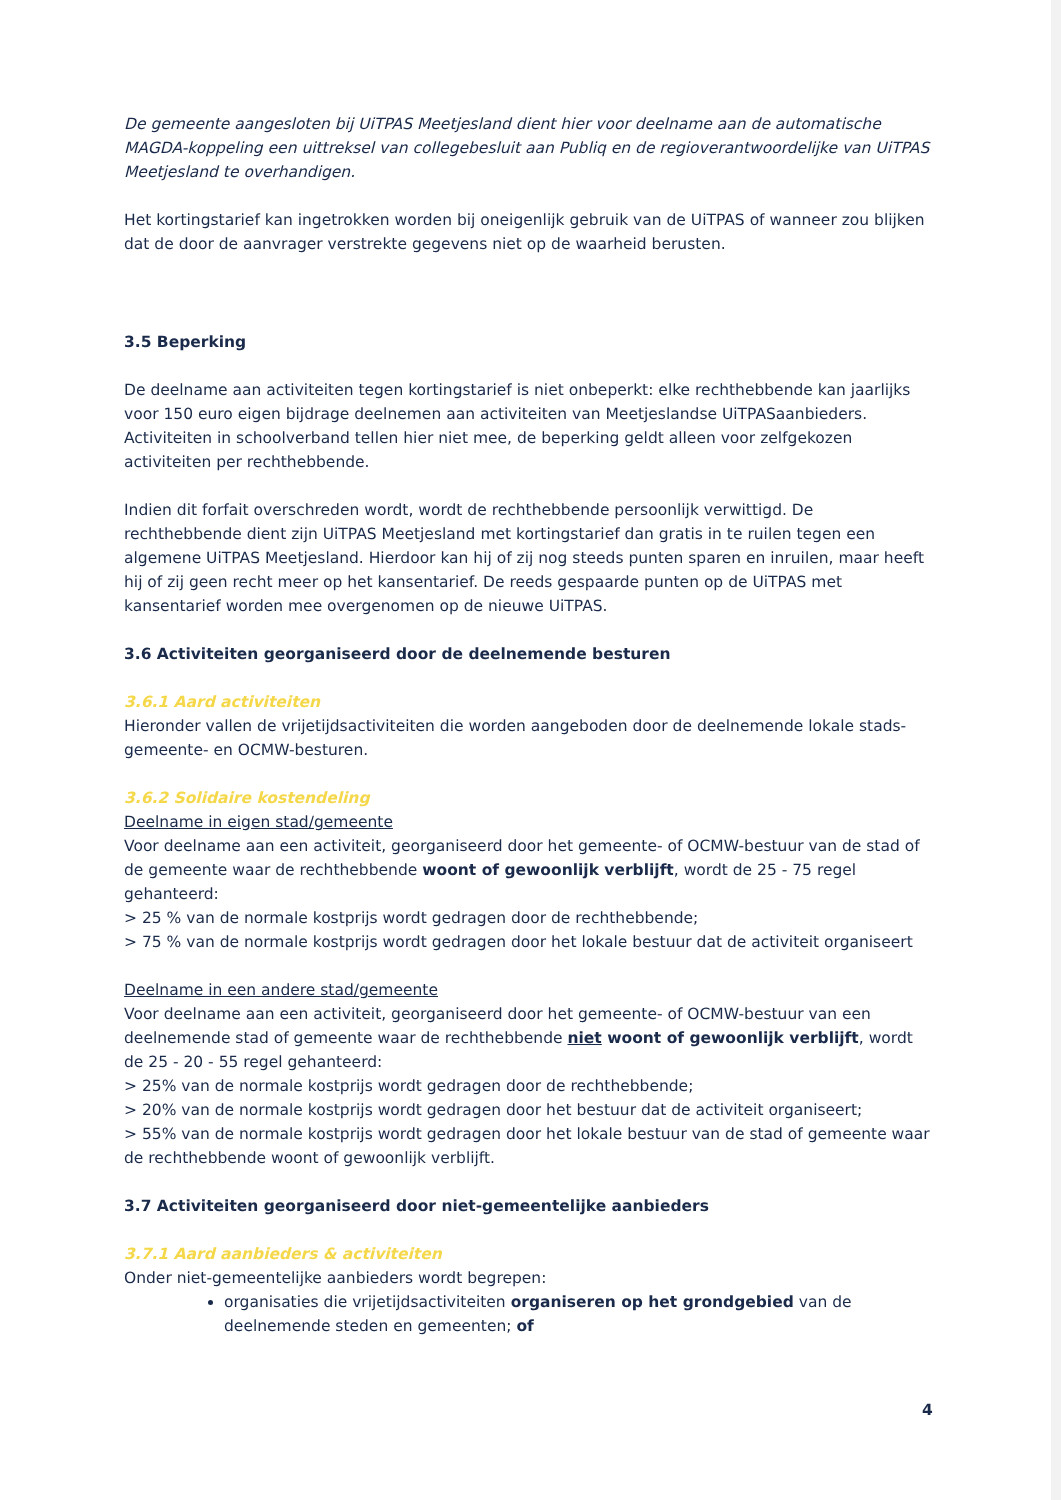De gemeente aangesloten bij UiTPAS Meetjesland dient hier voor deelname aan de automatische MAGDA-koppeling een uittreksel van collegebesluit aan Publiq en de regioverantwoordelijke van UiTPAS Meetjesland te overhandigen.
Het kortingstarief kan ingetrokken worden bij oneigenlijk gebruik van de UiTPAS of wanneer zou blijken dat de door de aanvrager verstrekte gegevens niet op de waarheid berusten.
3.5 Beperking
De deelname aan activiteiten tegen kortingstarief is niet onbeperkt: elke rechthebbende kan jaarlijks voor 150 euro eigen bijdrage deelnemen aan activiteiten van Meetjeslandse UiTPASaanbieders. Activiteiten in schoolverband tellen hier niet mee, de beperking geldt alleen voor zelfgekozen activiteiten per rechthebbende.
Indien dit forfait overschreden wordt, wordt de rechthebbende persoonlijk verwittigd. De rechthebbende dient zijn UiTPAS Meetjesland met kortingstarief dan gratis in te ruilen tegen een algemene UiTPAS Meetjesland. Hierdoor kan hij of zij nog steeds punten sparen en inruilen, maar heeft hij of zij geen recht meer op het kansentarief. De reeds gespaarde punten op de UiTPAS met kansentarief worden mee overgenomen op de nieuwe UiTPAS.
3.6 Activiteiten georganiseerd door de deelnemende besturen
3.6.1 Aard activiteiten
Hieronder vallen de vrijetijdsactiviteiten die worden aangeboden door de deelnemende lokale stads- gemeente- en OCMW-besturen.
3.6.2 Solidaire kostendeling
Deelname in eigen stad/gemeente
Voor deelname aan een activiteit, georganiseerd door het gemeente- of OCMW-bestuur van de stad of de gemeente waar de rechthebbende woont of gewoonlijk verblijft, wordt de 25 - 75 regel gehanteerd:
> 25 % van de normale kostprijs wordt gedragen door de rechthebbende;
> 75 % van de normale kostprijs wordt gedragen door het lokale bestuur dat de activiteit organiseert
Deelname in een andere stad/gemeente
Voor deelname aan een activiteit, georganiseerd door het gemeente- of OCMW-bestuur van een deelnemende stad of gemeente waar de rechthebbende niet woont of gewoonlijk verblijft, wordt de 25 - 20 - 55 regel gehanteerd:
> 25% van de normale kostprijs wordt gedragen door de rechthebbende;
> 20% van de normale kostprijs wordt gedragen door het bestuur dat de activiteit organiseert;
> 55% van de normale kostprijs wordt gedragen door het lokale bestuur van de stad of gemeente waar de rechthebbende woont of gewoonlijk verblijft.
3.7 Activiteiten georganiseerd door niet-gemeentelijke aanbieders
3.7.1 Aard aanbieders & activiteiten
Onder niet-gemeentelijke aanbieders wordt begrepen:
organisaties die vrijetijdsactiviteiten organiseren op het grondgebied van de deelnemende steden en gemeenten; of
4